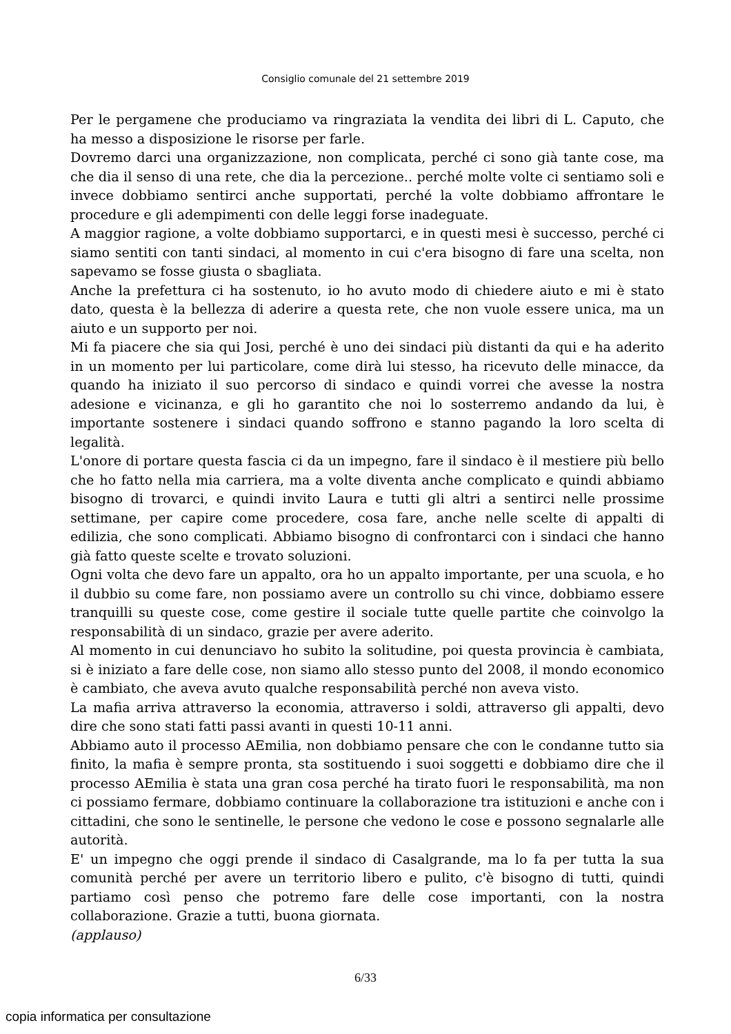Consiglio comunale del 21 settembre 2019
Per le pergamene che produciamo va ringraziata la vendita dei libri di L. Caputo, che ha messo a disposizione le risorse per farle.
Dovremo darci una organizzazione, non complicata, perché ci sono già tante cose, ma che dia il senso di una rete, che dia la percezione.. perché molte volte ci sentiamo soli e invece dobbiamo sentirci anche supportati, perché la volte dobbiamo affrontare le procedure e gli adempimenti con delle leggi forse inadeguate.
A maggior ragione, a volte dobbiamo supportarci, e in questi mesi è successo, perché ci siamo sentiti con tanti sindaci, al momento in cui c'era bisogno di fare una scelta, non sapevamo se fosse giusta o sbagliata.
Anche la prefettura ci ha sostenuto, io ho avuto modo di chiedere aiuto e mi è stato dato, questa è la bellezza di aderire a questa rete, che non vuole essere unica, ma un aiuto e un supporto per noi.
Mi fa piacere che sia qui Josi, perché è uno dei sindaci più distanti da qui e ha aderito in un momento per lui particolare, come dirà lui stesso, ha ricevuto delle minacce, da quando ha iniziato il suo percorso di sindaco e quindi vorrei che avesse la nostra adesione e vicinanza, e gli ho garantito che noi lo sosterremo andando da lui, è importante sostenere i sindaci quando soffrono e stanno pagando la loro scelta di legalità.
L'onore di portare questa fascia ci da un impegno, fare il sindaco è il mestiere più bello che ho fatto nella mia carriera, ma a volte diventa anche complicato e quindi abbiamo bisogno di trovarci, e quindi invito Laura e tutti gli altri a sentirci nelle prossime settimane, per capire come procedere, cosa fare, anche nelle scelte di appalti di edilizia, che sono complicati. Abbiamo bisogno di confrontarci con i sindaci che hanno già fatto queste scelte e trovato soluzioni.
Ogni volta che devo fare un appalto, ora ho un appalto importante, per una scuola, e ho il dubbio su come fare, non possiamo avere un controllo su chi vince, dobbiamo essere tranquilli su queste cose, come gestire il sociale tutte quelle partite che coinvolgo la responsabilità di un sindaco, grazie per avere aderito.
Al momento in cui denunciavo ho subito la solitudine, poi questa provincia è cambiata, si è iniziato a fare delle cose, non siamo allo stesso punto del 2008, il mondo economico è cambiato, che aveva avuto qualche responsabilità perché non aveva visto.
La mafia arriva attraverso la economia, attraverso i soldi, attraverso gli appalti, devo dire che sono stati fatti passi avanti in questi 10-11 anni.
Abbiamo auto il processo AEmilia, non dobbiamo pensare che con le condanne tutto sia finito, la mafia è sempre pronta, sta sostituendo i suoi soggetti e dobbiamo dire che il processo AEmilia è stata una gran cosa perché ha tirato fuori le responsabilità, ma non ci possiamo fermare, dobbiamo continuare la collaborazione tra istituzioni e anche con i cittadini, che sono le sentinelle, le persone che vedono le cose e possono segnalarle alle autorità.
E' un impegno che oggi prende il sindaco di Casalgrande, ma lo fa per tutta la sua comunità perché per avere un territorio libero e pulito, c'è bisogno di tutti, quindi partiamo così penso che potremo fare delle cose importanti, con la nostra collaborazione. Grazie a tutti, buona giornata.
(applauso)
6/33
copia informatica per consultazione